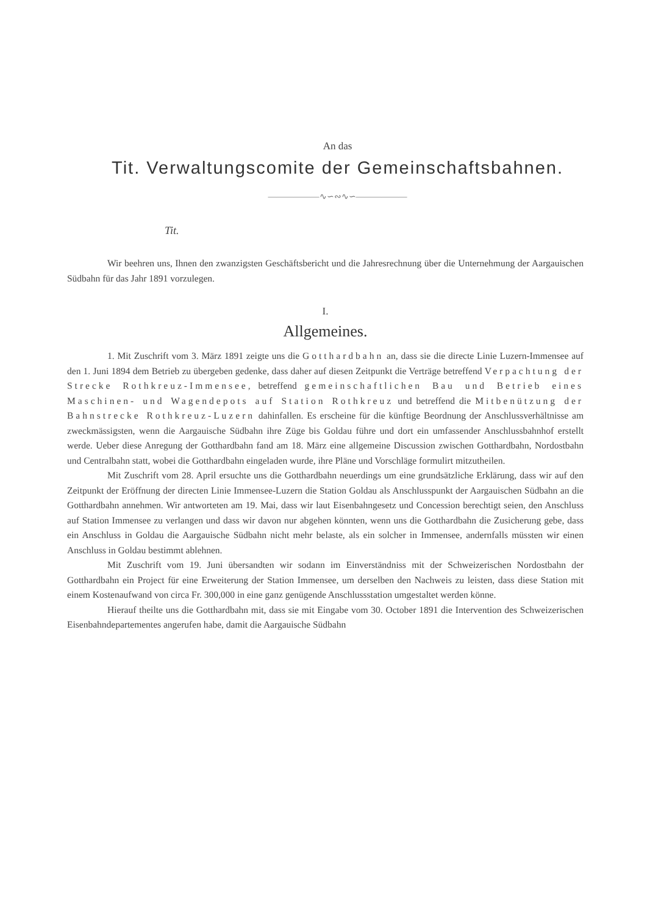An das
Tit. Verwaltungscomite der Gemeinschaftsbahnen.
——————∿∽∾∿∽——————
Tit.
Wir beehren uns, Ihnen den zwanzigsten Geschäftsbericht und die Jahresrechnung über die Unternehmung der Aargauischen Südbahn für das Jahr 1891 vorzulegen.
I.
Allgemeines.
1. Mit Zuschrift vom 3. März 1891 zeigte uns die Gotthardbahn an, dass sie die directe Linie Luzern-Immensee auf den 1. Juni 1894 dem Betrieb zu übergeben gedenke, dass daher auf diesen Zeitpunkt die Verträge betreffend Verpachtung der Strecke Rothkreuz-Immensee, betreffend gemeinschaftlichen Bau und Betrieb eines Maschinen- und Wagendepots auf Station Rothkreuz und betreffend die Mitbenützung der Bahnstrecke Rothkreuz-Luzern dahinfallen. Es erscheine für die künftige Beordnung der Anschlussverhältnisse am zweckmässigsten, wenn die Aargauische Südbahn ihre Züge bis Goldau führe und dort ein umfassender Anschlussbahnhof erstellt werde. Ueber diese Anregung der Gotthardbahn fand am 18. März eine allgemeine Discussion zwischen Gotthardbahn, Nordostbahn und Centralbahn statt, wobei die Gotthardbahn eingeladen wurde, ihre Pläne und Vorschläge formulirt mitzutheilen.
Mit Zuschrift vom 28. April ersuchte uns die Gotthardbahn neuerdings um eine grundsätzliche Erklärung, dass wir auf den Zeitpunkt der Eröffnung der directen Linie Immensee-Luzern die Station Goldau als Anschlusspunkt der Aargauischen Südbahn an die Gotthardbahn annehmen. Wir antworteten am 19. Mai, dass wir laut Eisenbahngesetz und Concession berechtigt seien, den Anschluss auf Station Immensee zu verlangen und dass wir davon nur abgehen könnten, wenn uns die Gotthardbahn die Zusicherung gebe, dass ein Anschluss in Goldau die Aargauische Südbahn nicht mehr belaste, als ein solcher in Immensee, andernfalls müssten wir einen Anschluss in Goldau bestimmt ablehnen.
Mit Zuschrift vom 19. Juni übersandten wir sodann im Einverständniss mit der Schweizerischen Nordostbahn der Gotthardbahn ein Project für eine Erweiterung der Station Immensee, um derselben den Nachweis zu leisten, dass diese Station mit einem Kostenaufwand von circa Fr. 300,000 in eine ganz genügende Anschlussstation umgestaltet werden könne.
Hierauf theilte uns die Gotthardbahn mit, dass sie mit Eingabe vom 30. October 1891 die Intervention des Schweizerischen Eisenbahndepartementes angerufen habe, damit die Aargauische Südbahn